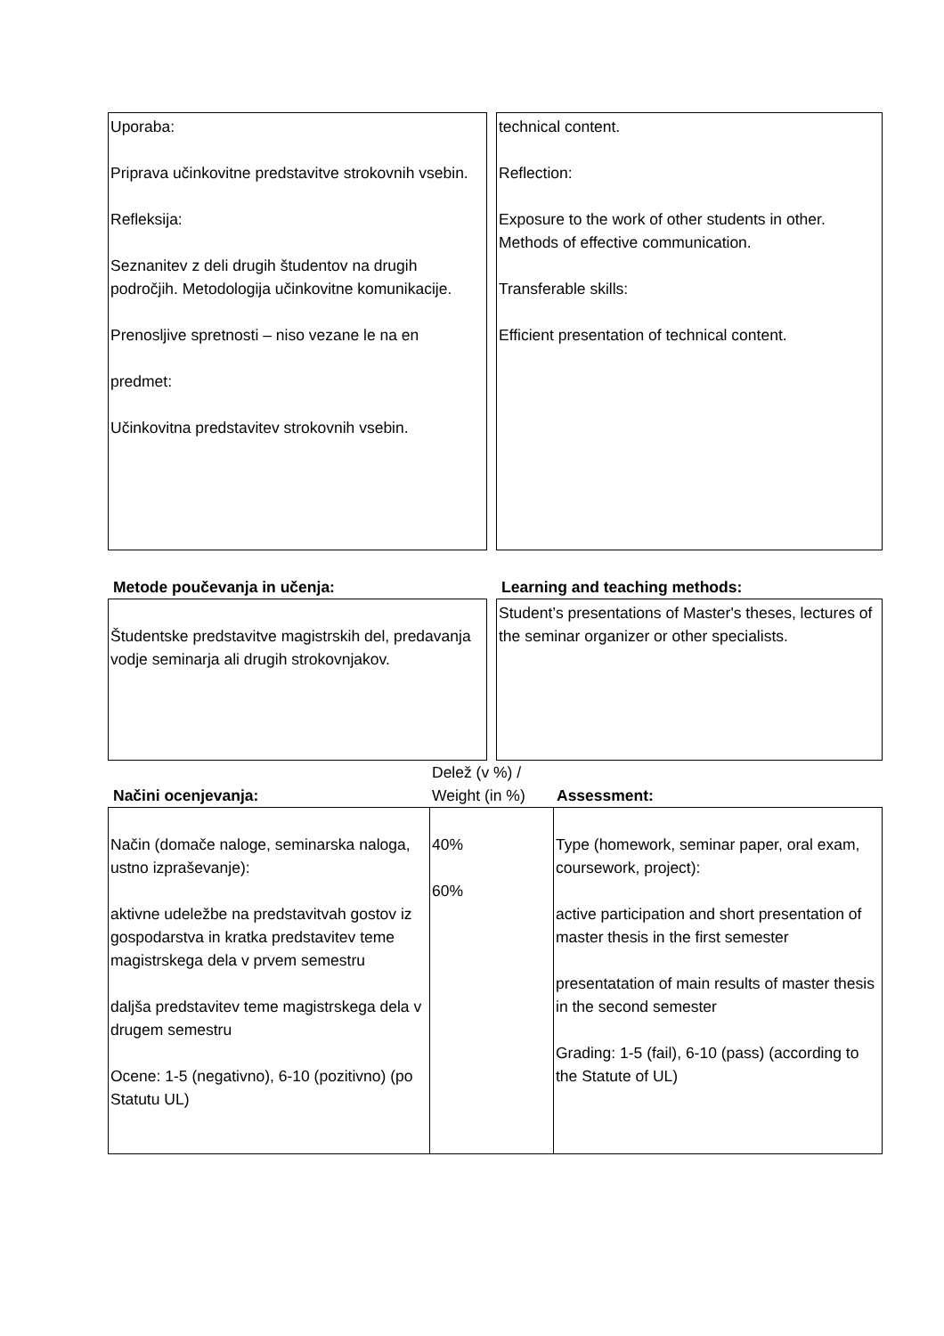| Uporaba: Priprava učinkovitne predstavitve strokovnih vsebin. Refleksija: Seznanitev z deli drugih študentov na drugih področjih. Metodologija učinkovitne komunikacije. Prenosljive spretnosti – niso vezane le na en predmet: Učinkovitna predstavitev strokovnih vsebin. | | technical content. Reflection: Exposure to the work of other students in other. Methods of effective communication. Transferable skills: Efficient presentation of technical content. |
Metode poučevanja in učenja: Learning and teaching methods:
| Študentske predstavitve magistrskih del, predavanja vodje seminarja ali drugih strokovnjakov. | | Student’s presentations of Master's theses, lectures of the seminar organizer or other specialists. |
Načini ocenjevanja:
Delež (v %) /
Weight (in %)
Assessment:
| Način (domače naloge, seminarska naloga, ustno izpraševanje): aktivne udeležbe na predstavitvah gostov iz gospodarstva in kratka predstavitev teme magistrskega dela v prvem semestru daljša predstavitev teme magistrskega dela v drugem semestru Ocene: 1-5 (negativno), 6-10 (pozitivno) (po Statutu UL) | 40% 60% | Type (homework, seminar paper, oral exam, coursework, project): active participation and short presentation of master thesis in the first semester presentatation of main results of master thesis in the second semester Grading: 1-5 (fail), 6-10 (pass) (according to the Statute of UL) |